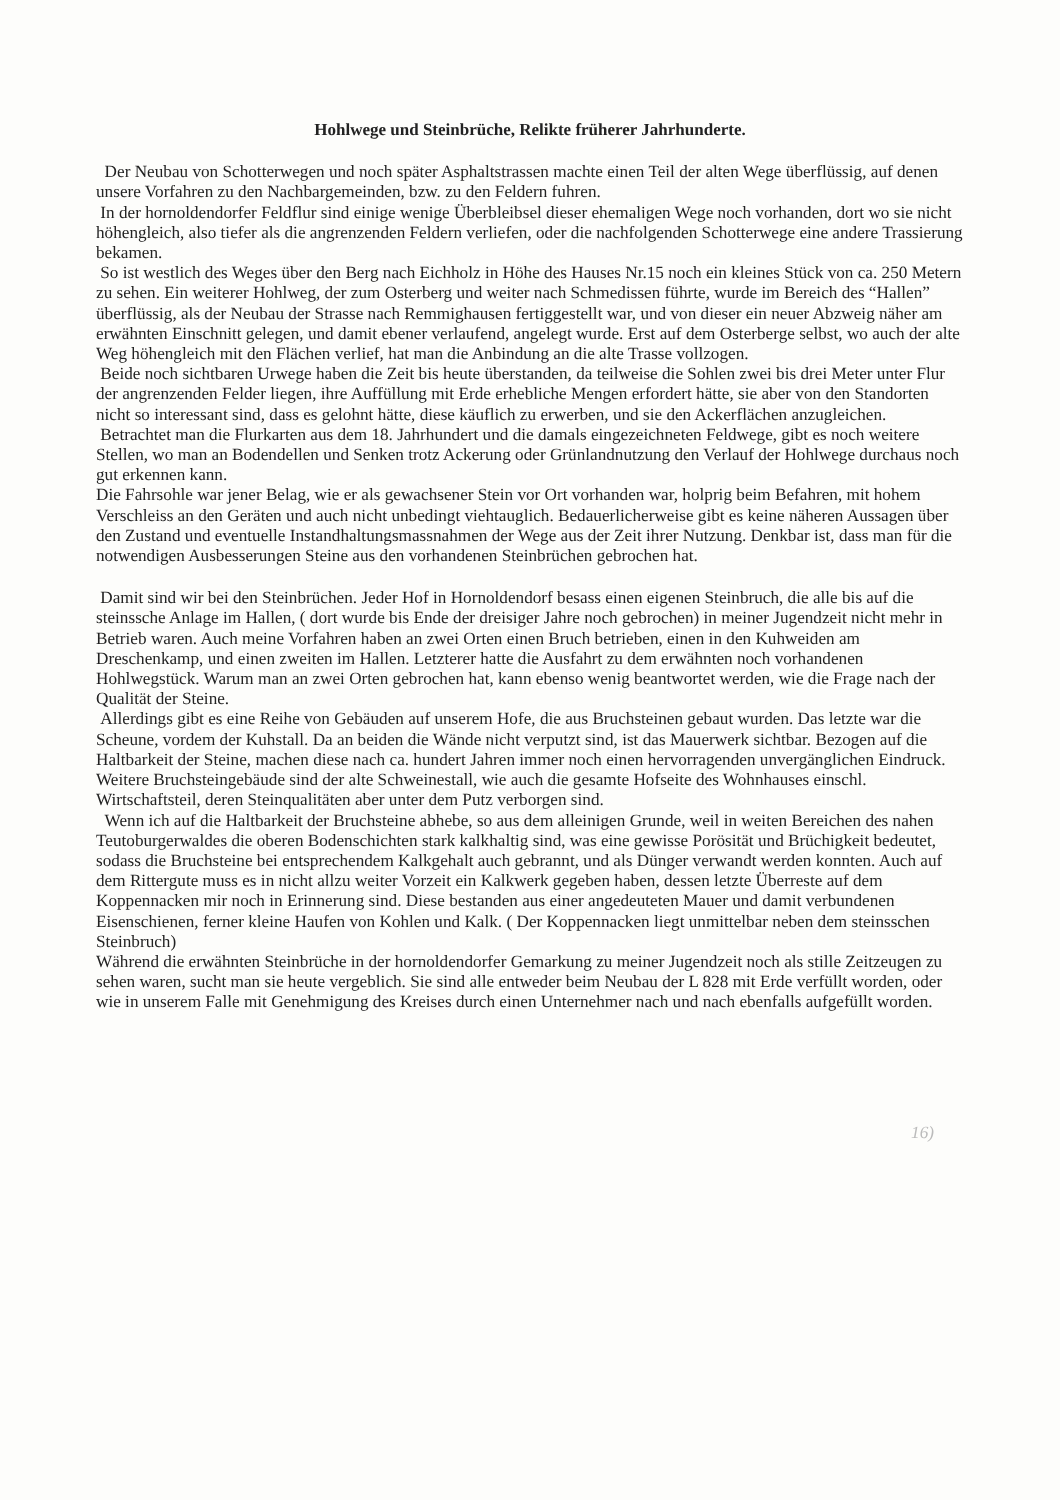Hohlwege und Steinbrüche, Relikte früherer Jahrhunderte.
Der Neubau von Schotterwegen und noch später Asphaltstrassen machte einen Teil der alten Wege überflüssig, auf denen unsere Vorfahren zu den Nachbargemeinden, bzw. zu den Feldern fuhren.
In der hornoldendorfer Feldflur sind einige wenige Überbleibsel dieser ehemaligen Wege noch vorhanden, dort wo sie nicht höhengleich, also tiefer als die angrenzenden Feldern verliefen, oder die nachfolgenden Schotterwege eine andere Trassierung bekamen.
So ist westlich des Weges über den Berg nach Eichholz in Höhe des Hauses Nr.15 noch ein kleines Stück von ca. 250 Metern zu sehen. Ein weiterer Hohlweg, der zum Osterberg und weiter nach Schmedissen führte, wurde im Bereich des “Hallen” überflüssig, als der Neubau der Strasse nach Remmighausen fertiggestellt war, und von dieser ein neuer Abzweig näher am erwähnten Einschnitt gelegen, und damit ebener verlaufend, angelegt wurde. Erst auf dem Osterberge selbst, wo auch der alte Weg höhengleich mit den Flächen verlief, hat man die Anbindung an die alte Trasse vollzogen.
Beide noch sichtbaren Urwege haben die Zeit bis heute überstanden, da teilweise die Sohlen zwei bis drei Meter unter Flur der angrenzenden Felder liegen, ihre Auffüllung mit Erde erhebliche Mengen erfordert hätte, sie aber von den Standorten nicht so interessant sind, dass es gelohnt hätte, diese käuflich zu erwerben, und sie den Ackerflächen anzugleichen.
Betrachtet man die Flurkarten aus dem 18. Jahrhundert und die damals eingezeichneten Feldwege, gibt es noch weitere Stellen, wo man an Bodendellen und Senken trotz Ackerung oder Grünlandnutzung den Verlauf der Hohlwege durchaus noch gut erkennen kann.
Die Fahrsohle war jener Belag, wie er als gewachsener Stein vor Ort vorhanden war, holprig beim Befahren, mit hohem Verschleiss an den Geräten und auch nicht unbedingt viehtauglich. Bedauerlicherweise gibt es keine näheren Aussagen über den Zustand und eventuelle Instandhaltungsmassnahmen der Wege aus der Zeit ihrer Nutzung. Denkbar ist, dass man für die notwendigen Ausbesserungen Steine aus den vorhandenen Steinbrüchen gebrochen hat.
Damit sind wir bei den Steinbrüchen. Jeder Hof in Hornoldendorf besass einen eigenen Steinbruch, die alle bis auf die steinssche Anlage im Hallen, ( dort wurde bis Ende der dreisiger Jahre noch gebrochen) in meiner Jugendzeit nicht mehr in Betrieb waren. Auch meine Vorfahren haben an zwei Orten einen Bruch betrieben, einen in den Kuhweiden am Dreschenkamp, und einen zweiten im Hallen. Letzterer hatte die Ausfahrt zu dem erwähnten noch vorhandenen Hohlwegstück. Warum man an zwei Orten gebrochen hat, kann ebenso wenig beantwortet werden, wie die Frage nach der Qualität der Steine.
Allerdings gibt es eine Reihe von Gebäuden auf unserem Hofe, die aus Bruchsteinen gebaut wurden. Das letzte war die Scheune, vordem der Kuhstall. Da an beiden die Wände nicht verputzt sind, ist das Mauerwerk sichtbar. Bezogen auf die Haltbarkeit der Steine, machen diese nach ca. hundert Jahren immer noch einen hervorragenden unvergänglichen Eindruck. Weitere Bruchsteingebäude sind der alte Schweinestall, wie auch die gesamte Hofseite des Wohnhauses einschl. Wirtschaftsteil, deren Steinqualitäten aber unter dem Putz verborgen sind.
Wenn ich auf die Haltbarkeit der Bruchsteine abhebe, so aus dem alleinigen Grunde, weil in weiten Bereichen des nahen Teutoburgerwaldes die oberen Bodenschichten stark kalkhaltig sind, was eine gewisse Porösität und Brüchigkeit bedeutet, sodass die Bruchsteine bei entsprechendem Kalkgehalt auch gebrannt, und als Dünger verwandt werden konnten. Auch auf dem Rittergute muss es in nicht allzu weiter Vorzeit ein Kalkwerk gegeben haben, dessen letzte Überreste auf dem Koppennacken mir noch in Erinnerung sind. Diese bestanden aus einer angedeuteten Mauer und damit verbundenen Eisenschienen, ferner kleine Haufen von Kohlen und Kalk. ( Der Koppennacken liegt unmittelbar neben dem steinsschen Steinbruch)
Während die erwähnten Steinbrüche in der hornoldendorfer Gemarkung zu meiner Jugendzeit noch als stille Zeitzeugen zu sehen waren, sucht man sie heute vergeblich. Sie sind alle entweder beim Neubau der L 828 mit Erde verfüllt worden, oder wie in unserem Falle mit Genehmigung des Kreises durch einen Unternehmer nach und nach ebenfalls aufgefüllt worden.
16)